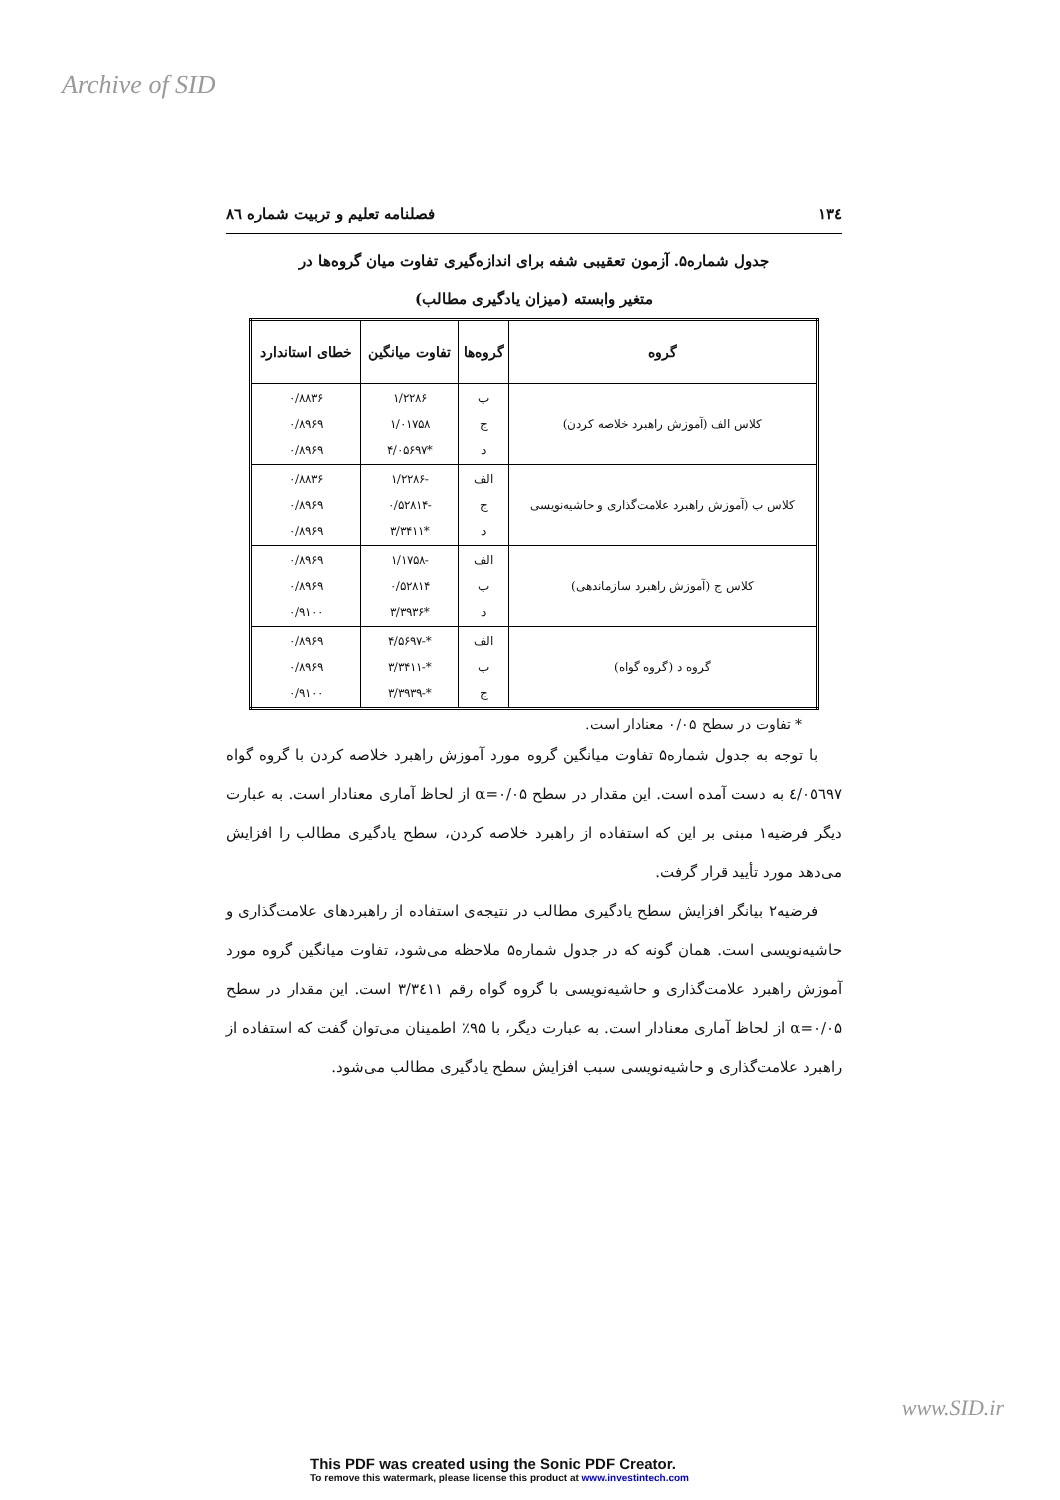Archive of SID
۱۳٤ فصلنامه تعلیم و تربیت شماره ۸٦
جدول شماره۵. آزمون تعقیبی شفه برای اندازه‌گیری تفاوت میان گروه‌ها در
متغیر وابسته (میزان یادگیری مطالب)
| گروه | گروه‌ها | تفاوت میانگین | خطای استاندارد |
| --- | --- | --- | --- |
| کلاس الف (آموزش راهبرد خلاصه کردن) | ب ج د | ۱/۲۲۸۶ ۱/۰۱۷۵۸ *۴/۰۵۶۹۷ | ۰/۸۸۳۶ ۰/۸۹۶۹ ۰/۸۹۶۹ |
| کلاس ب (آموزش راهبرد علامت‌گذاری و حاشیه‌نویسی | الف ج د | -۱/۲۲۸۶ -۰/۵۲۸۱۴ *۳/۳۴۱۱ | ۰/۸۸۳۶ ۰/۸۹۶۹ ۰/۸۹۶۹ |
| کلاس ج (آموزش راهبرد سازماندهی) | الف ب د | -۱/۱۷۵۸ ۰/۵۲۸۱۴ *۳/۳۹۳۶ | ۰/۸۹۶۹ ۰/۸۹۶۹ ۰/۹۱۰۰ |
| گروه د (گروه گواه) | الف ب ج | *-۴/۵۶۹۷ *-۳/۳۴۱۱ *-۳/۳۹۳۹ | ۰/۸۹۶۹ ۰/۸۹۶۹ ۰/۹۱۰۰ |
* تفاوت در سطح ۰/۰۵ معنادار است.
با توجه به جدول شماره۵ تفاوت میانگین گروه مورد آموزش راهبرد خلاصه کردن با گروه گواه ٤/۰٥٦٩٧ به دست آمده است. این مقدار در سطح α=۰/۰۵ از لحاظ آماری معنادار است. به عبارت دیگر فرضیه۱ مبنی بر این که استفاده از راهبرد خلاصه کردن، سطح یادگیری مطالب را افزایش می‌دهد مورد تأیید قرار گرفت.
فرضیه۲ بیانگر افزایش سطح یادگیری مطالب در نتیجه‌ی استفاده از راهبردهای علامت‌گذاری و حاشیه‌نویسی است. همان گونه که در جدول شماره۵ ملاحظه می‌شود، تفاوت میانگین گروه مورد آموزش راهبرد علامت‌گذاری و حاشیه‌نویسی با گروه گواه رقم ۳/۳٤۱۱ است. این مقدار در سطح α=۰/۰۵ از لحاظ آماری معنادار است. به عبارت دیگر، با ۹۵٪ اطمینان می‌توان گفت که استفاده از راهبرد علامت‌گذاری و حاشیه‌نویسی سبب افزایش سطح یادگیری مطالب می‌شود.
www.SID.ir
This PDF was created using the Sonic PDF Creator.
To remove this watermark, please license this product at www.investintech.com